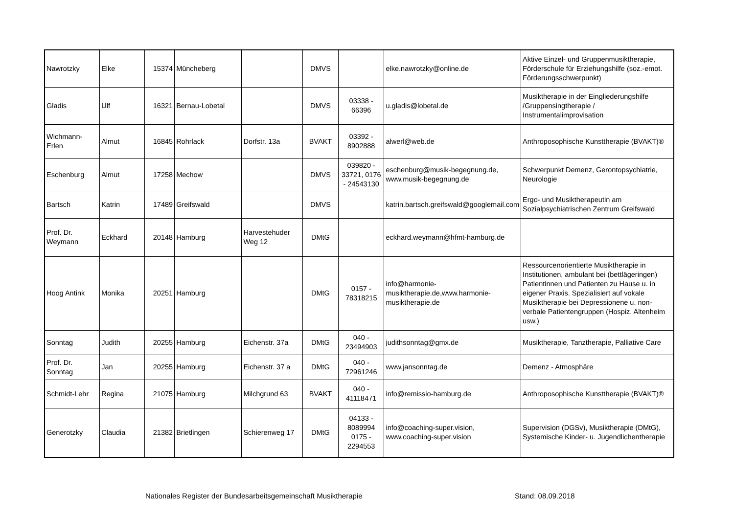| Nawrotzky | Elke | 15374 | Müncheberg | | DMVS | | elke.nawrotzky@online.de | Aktive Einzel- und Gruppenmusiktherapie, Förderschule für Erziehungshilfe (soz.-emot. Förderungsschwerpunkt) |
| Gladis | Ulf | 16321 | Bernau-Lobetal | | DMVS | 03338 - 66396 | u.gladis@lobetal.de | Musiktherapie in der Eingliederungshilfe /Gruppensingtherapie / Instrumentalimprovisation |
| Wichmann-Erlen | Almut | 16845 | Rohrlack | Dorfstr. 13a | BVAKT | 03392 - 8902888 | alwerl@web.de | Anthroposophische Kunsttherapie (BVAKT)® |
| Eschenburg | Almut | 17258 | Mechow | | DMVS | 039820 - 33721, 0176 - 24543130 | eschenburg@musik-begegnung.de, www.musik-begegnung.de | Schwerpunkt Demenz, Gerontopsychiatrie, Neurologie |
| Bartsch | Katrin | 17489 | Greifswald | | DMVS | | katrin.bartsch.greifswald@googlemail.com | Ergo- und Musiktherapeutin am Sozialpsychiatrischen Zentrum Greifswald |
| Prof. Dr. Weymann | Eckhard | 20148 | Hamburg | Harvestehuder Weg 12 | DMtG | | eckhard.weymann@hfmt-hamburg.de | |
| Hoog Antink | Monika | 20251 | Hamburg | | DMtG | 0157 - 78318215 | info@harmonie-musiktherapie.de,www.harmonie-musiktherapie.de | Ressourcenorientierte Musiktherapie in Institutionen, ambulant bei (bettlägeringen) Patientinnen und Patienten zu Hause u. in eigener Praxis. Spezialisiert auf vokale Musiktherapie bei Depressionene u. non-verbale Patientengruppen (Hospiz, Altenheim usw.) |
| Sonntag | Judith | 20255 | Hamburg | Eichenstr. 37a | DMtG | 040 - 23494903 | judithsonntag@gmx.de | Musiktherapie, Tanztherapie, Palliative Care |
| Prof. Dr. Sonntag | Jan | 20255 | Hamburg | Eichenstr. 37 a | DMtG | 040 - 72961246 | www.jansonntag.de | Demenz - Atmosphäre |
| Schmidt-Lehr | Regina | 21075 | Hamburg | Milchgrund 63 | BVAKT | 040 - 41118471 | info@remissio-hamburg.de | Anthroposophische Kunsttherapie (BVAKT)® |
| Generotzky | Claudia | 21382 | Brietlingen | Schierenweg 17 | DMtG | 04133 - 8089994 0175 - 2294553 | info@coaching-super.vision, www.coaching-super.vision | Supervision (DGSv), Musiktherapie (DMtG), Systemische Kinder- u. Jugendlichentherapie |
Nationales Register der Bundesarbeitsgemeinschaft Musiktherapie
Stand: 08.09.2018